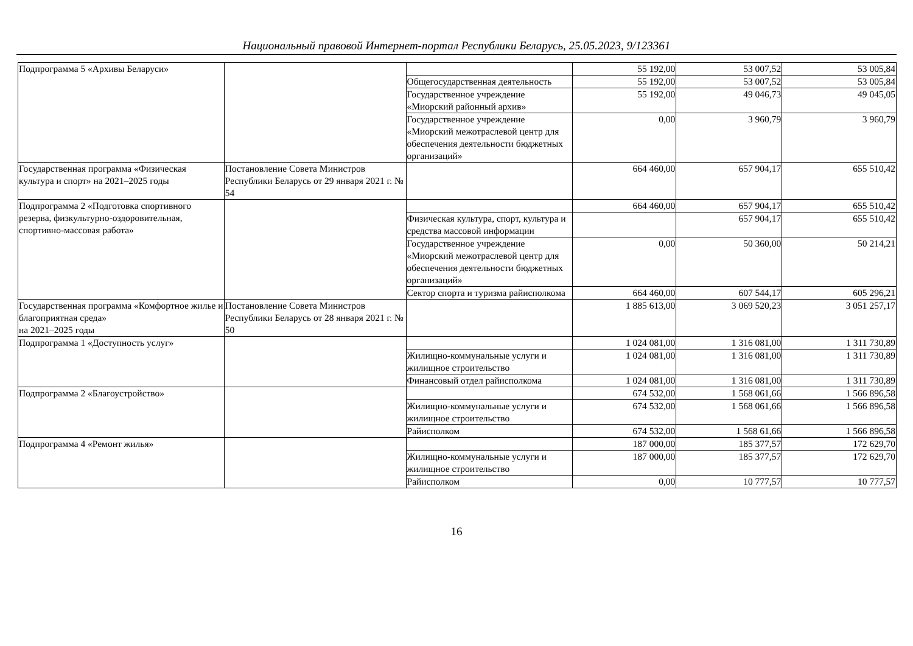Национальный правовой Интернет-портал Республики Беларусь, 25.05.2023, 9/123361
| Подпрограмма 5 «Архивы Беларуси» | | | 55 192,00 | 53 007,52 | 53 005,84 |
| | | Общегосударственная деятельность | 55 192,00 | 53 007,52 | 53 005,84 |
| | | Государственное учреждение «Миорский районный архив» | 55 192,00 | 49 046,73 | 49 045,05 |
| | | Государственное учреждение «Миорский межотраслевой центр для обеспечения деятельности бюджетных организаций» | 0,00 | 3 960,79 | 3 960,79 |
| Государственная программа «Физическая культура и спорт» на 2021–2025 годы | Постановление Совета Министров Республики Беларусь от 29 января 2021 г. № 54 | | 664 460,00 | 657 904,17 | 655 510,42 |
| Подпрограмма 2 «Подготовка спортивного резерва, физкультурно-оздоровительная, спортивно-массовая работа» | | | 664 460,00 | 657 904,17 | 655 510,42 |
| | | Физическая культура, спорт, культура и средства массовой информации | | 657 904,17 | 655 510,42 |
| | | Государственное учреждение «Миорский межотраслевой центр для обеспечения деятельности бюджетных организаций» | 0,00 | 50 360,00 | 50 214,21 |
| | | Сектор спорта и туризма райисполкома | 664 460,00 | 607 544,17 | 605 296,21 |
| Государственная программа «Комфортное жилье и благоприятная среда» на 2021–2025 годы | Постановление Совета Министров Республики Беларусь от 28 января 2021 г. № 50 | | 1 885 613,00 | 3 069 520,23 | 3 051 257,17 |
| Подпрограмма 1 «Доступность услуг» | | | 1 024 081,00 | 1 316 081,00 | 1 311 730,89 |
| | | Жилищно-коммунальные услуги и жилищное строительство | 1 024 081,00 | 1 316 081,00 | 1 311 730,89 |
| | | Финансовый отдел райисполкома | 1 024 081,00 | 1 316 081,00 | 1 311 730,89 |
| Подпрограмма 2 «Благоустройство» | | | 674 532,00 | 1 568 061,66 | 1 566 896,58 |
| | | Жилищно-коммунальные услуги и жилищное строительство | 674 532,00 | 1 568 061,66 | 1 566 896,58 |
| | | Райисполком | 674 532,00 | 1 568 61,66 | 1 566 896,58 |
| Подпрограмма 4 «Ремонт жилья» | | | 187 000,00 | 185 377,57 | 172 629,70 |
| | | Жилищно-коммунальные услуги и жилищное строительство | 187 000,00 | 185 377,57 | 172 629,70 |
| | | Райисполком | 0,00 | 10 777,57 | 10 777,57 |
16